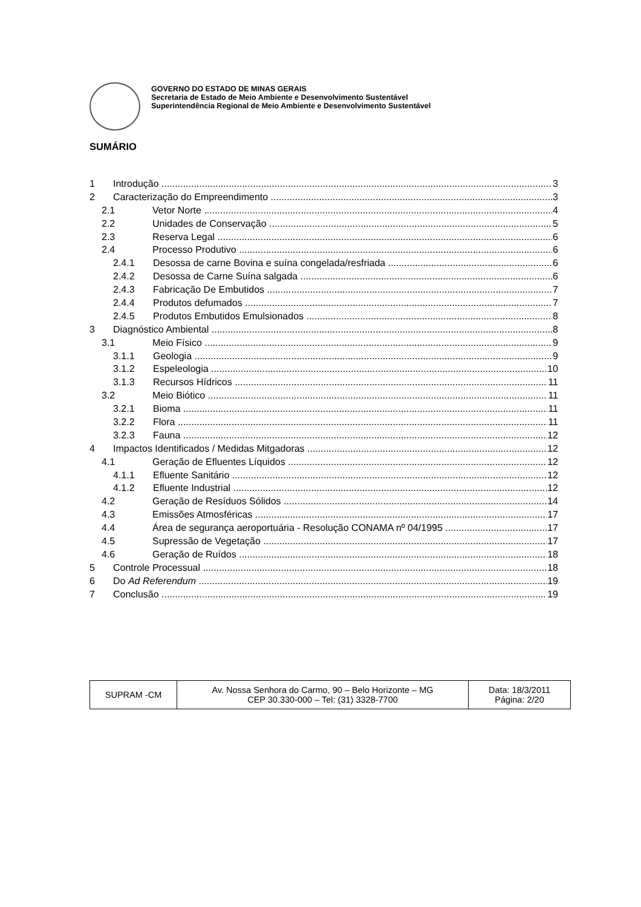GOVERNO DO ESTADO DE MINAS GERAIS
Secretaria de Estado de Meio Ambiente e Desenvolvimento Sustentável
Superintendência Regional de Meio Ambiente e Desenvolvimento Sustentável
SUMÁRIO
1 Introdução 3
2 Caracterização do Empreendimento 3
2.1 Vetor Norte 4
2.2 Unidades de Conservação 5
2.3 Reserva Legal 6
2.4 Processo Produtivo 6
2.4.1 Desossa de carne Bovina e suína congelada/resfriada 6
2.4.2 Desossa de Carne Suína salgada 6
2.4.3 Fabricação De Embutidos 7
2.4.4 Produtos defumados 7
2.4.5 Produtos Embutidos Emulsionados 8
3 Diagnóstico Ambiental 8
3.1 Meio Físico 9
3.1.1 Geologia 9
3.1.2 Espeleologia 10
3.1.3 Recursos Hídricos 11
3.2 Meio Biótico 11
3.2.1 Bioma 11
3.2.2 Flora 11
3.2.3 Fauna 12
4 Impactos Identificados / Medidas Mitgadoras 12
4.1 Geração de Efluentes Líquidos 12
4.1.1 Efluente Sanitário 12
4.1.2 Efluente Industrial 12
4.2 Geração de Resíduos Sólidos 14
4.3 Emissões Atmosféricas 17
4.4 Área de segurança aeroportuária - Resolução CONAMA nº 04/1995 17
4.5 Supressão de Vegetação 17
4.6 Geração de Ruídos 18
5 Controle Processual 18
6 Do Ad Referendum 19
7 Conclusão 19
| SUPRAM -CM | Av. Nossa Senhora do Carmo, 90 – Belo Horizonte – MG CEP 30.330-000 – Tel: (31) 3328-7700 | Data: 18/3/2011 Página: 2/20 |